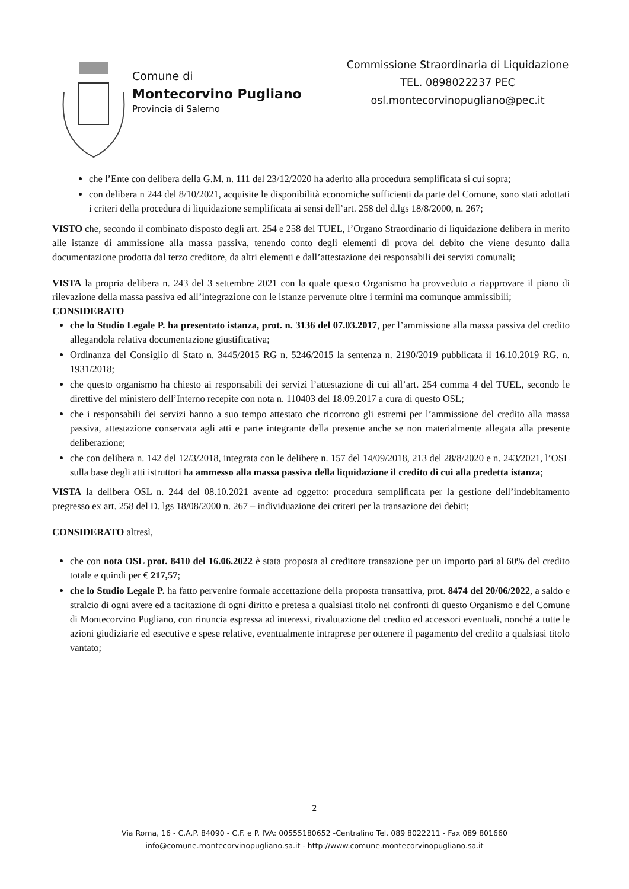Comune di
Montecorvino Pugliano
Provincia di Salerno
Commissione Straordinaria di Liquidazione
TEL. 0898022237 PEC
osl.montecorvinopugliano@pec.it
che l’Ente con delibera della G.M. n. 111 del 23/12/2020 ha aderito alla procedura semplificata si cui sopra;
con delibera n 244 del 8/10/2021, acquisite le disponibilità economiche sufficienti da parte del Comune, sono stati adottati i criteri della procedura di liquidazione semplificata ai sensi dell’art. 258 del d.lgs 18/8/2000, n. 267;
VISTO che, secondo il combinato disposto degli art. 254 e 258 del TUEL, l’Organo Straordinario di liquidazione delibera in merito alle istanze di ammissione alla massa passiva, tenendo conto degli elementi di prova del debito che viene desunto dalla documentazione prodotta dal terzo creditore, da altri elementi e dall’attestazione dei responsabili dei servizi comunali;
VISTA la propria delibera n. 243 del 3 settembre 2021 con la quale questo Organismo ha provveduto a riapprovare il piano di rilevazione della massa passiva ed all’integrazione con le istanze pervenute oltre i termini ma comunque ammissibili;
CONSIDERATO
che lo Studio Legale P. ha presentato istanza, prot. n. 3136 del 07.03.2017, per l’ammissione alla massa passiva del credito allegandola relativa documentazione giustificativa;
Ordinanza del Consiglio di Stato n. 3445/2015 RG n. 5246/2015 la sentenza n. 2190/2019 pubblicata il 16.10.2019 RG. n. 1931/2018;
che questo organismo ha chiesto ai responsabili dei servizi l’attestazione di cui all’art. 254 comma 4 del TUEL, secondo le direttive del ministero dell’Interno recepite con nota n. 110403 del 18.09.2017 a cura di questo OSL;
che i responsabili dei servizi hanno a suo tempo attestato che ricorrono gli estremi per l’ammissione del credito alla massa passiva, attestazione conservata agli atti e parte integrante della presente anche se non materialmente allegata alla presente deliberazione;
che con delibera n. 142 del 12/3/2018, integrata con le delibere n. 157 del 14/09/2018, 213 del 28/8/2020 e n. 243/2021, l’OSL sulla base degli atti istruttori ha ammesso alla massa passiva della liquidazione il credito di cui alla predetta istanza;
VISTA la delibera OSL n. 244 del 08.10.2021 avente ad oggetto: procedura semplificata per la gestione dell’indebitamento pregresso ex art. 258 del D. lgs 18/08/2000 n. 267 – individuazione dei criteri per la transazione dei debiti;
CONSIDERATO altresì,
che con nota OSL prot. 8410 del 16.06.2022 è stata proposta al creditore transazione per un importo pari al 60% del credito totale e quindi per € 217,57;
che lo Studio Legale P. ha fatto pervenire formale accettazione della proposta transattiva, prot. 8474 del 20/06/2022, a saldo e stralcio di ogni avere ed a tacitazione di ogni diritto e pretesa a qualsiasi titolo nei confronti di questo Organismo e del Comune di Montecorvino Pugliano, con rinuncia espressa ad interessi, rivalutazione del credito ed accessori eventuali, nonché a tutte le azioni giudiziarie ed esecutive e spese relative, eventualmente intraprese per ottenere il pagamento del credito a qualsiasi titolo vantato;
2
Via Roma, 16 - C.A.P. 84090 - C.F. e P. IVA: 00555180652 -Centralino Tel. 089 8022211 - Fax 089 801660
info@comune.montecorvinopugliano.sa.it - http://www.comune.montecorvinopugliano.sa.it